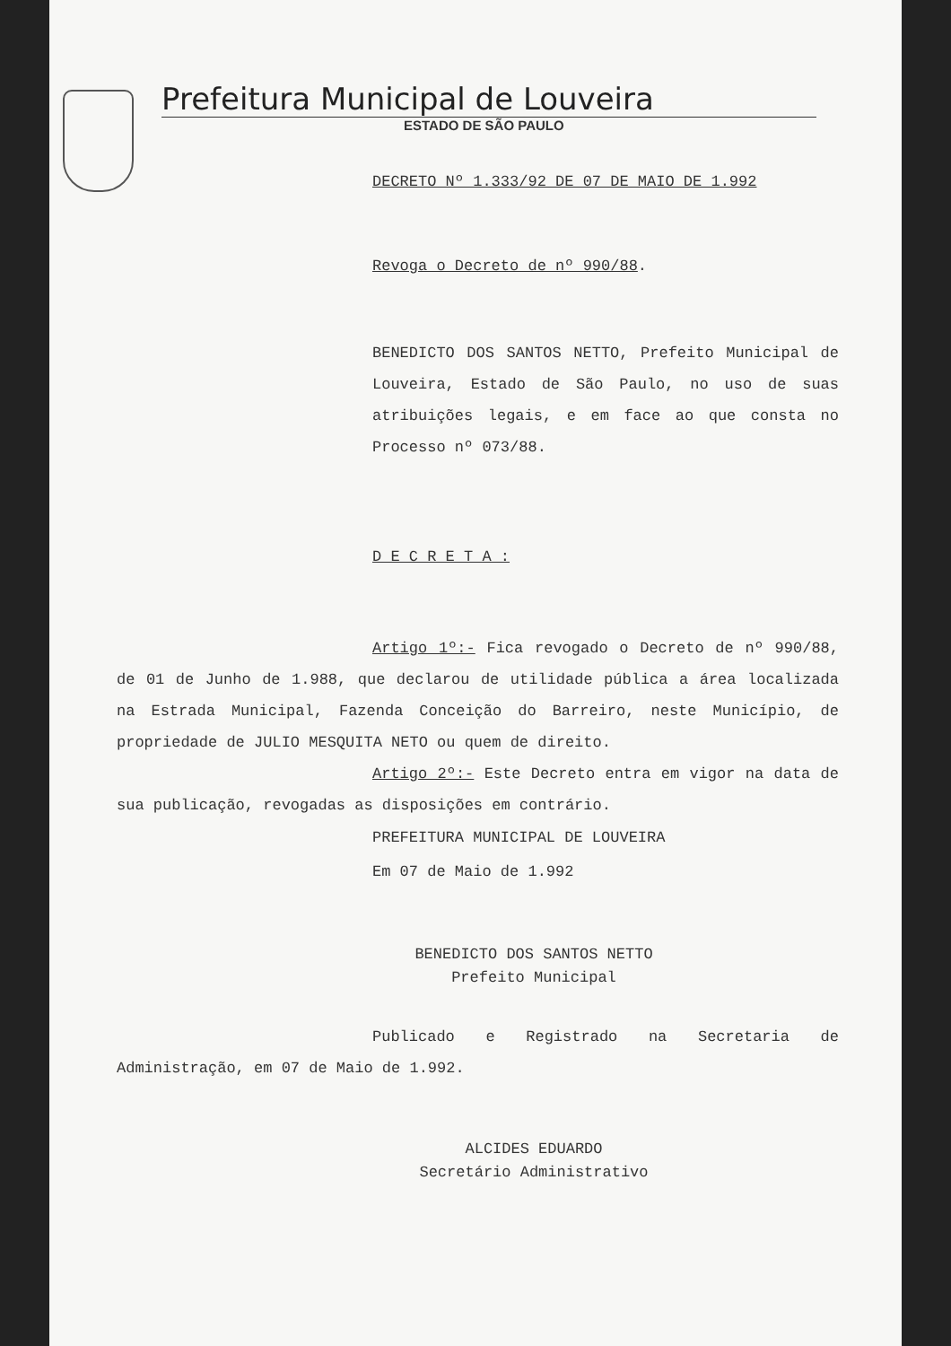Prefeitura Municipal de Louveira
ESTADO DE SÃO PAULO
DECRETO Nº 1.333/92 DE 07 DE MAIO DE 1.992
Revoga o Decreto de nº 990/88.
BENEDICTO DOS SANTOS NETTO, Prefeito Municipal de Louveira, Estado de São Paulo, no uso de suas atribuições legais, e em face ao que consta no Processo nº 073/88.
D E C R E T A :
Artigo 1º:- Fica revogado o Decreto de nº 990/88, de 01 de Junho de 1.988, que declarou de utilidade pública a área localizada na Estrada Municipal, Fazenda Conceição do Barreiro, neste Município, de propriedade de JULIO MESQUITA NETO ou quem de direito.
Artigo 2º:- Este Decreto entra em vigor na data de sua publicação, revogadas as disposições em contrário.
PREFEITURA MUNICIPAL DE LOUVEIRA
Em 07 de Maio de 1.992
BENEDICTO DOS SANTOS NETTO
Prefeito Municipal
Publicado e Registrado na Secretaria de Administração, em 07 de Maio de 1.992.
ALCIDES EDUARDO
Secretário Administrativo